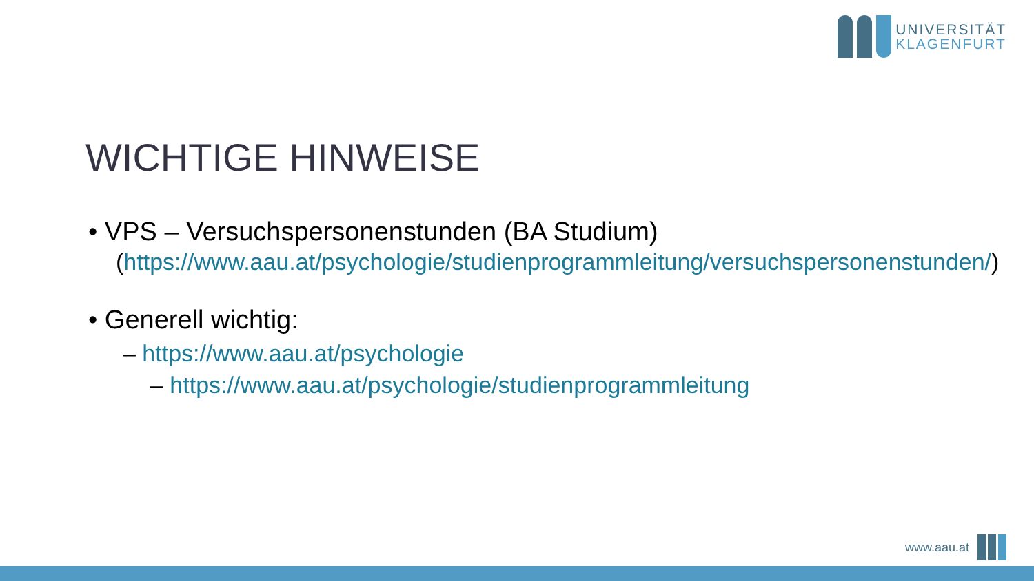UNIVERSITÄT
KLAGENFURT
WICHTIGE HINWEISE
• VPS – Versuchspersonenstunden (BA Studium)
(https://www.aau.at/psychologie/studienprogrammleitung/versuchspersonenstunden/)
• Generell wichtig:
– https://www.aau.at/psychologie
– https://www.aau.at/psychologie/studienprogrammleitung
www.aau.at